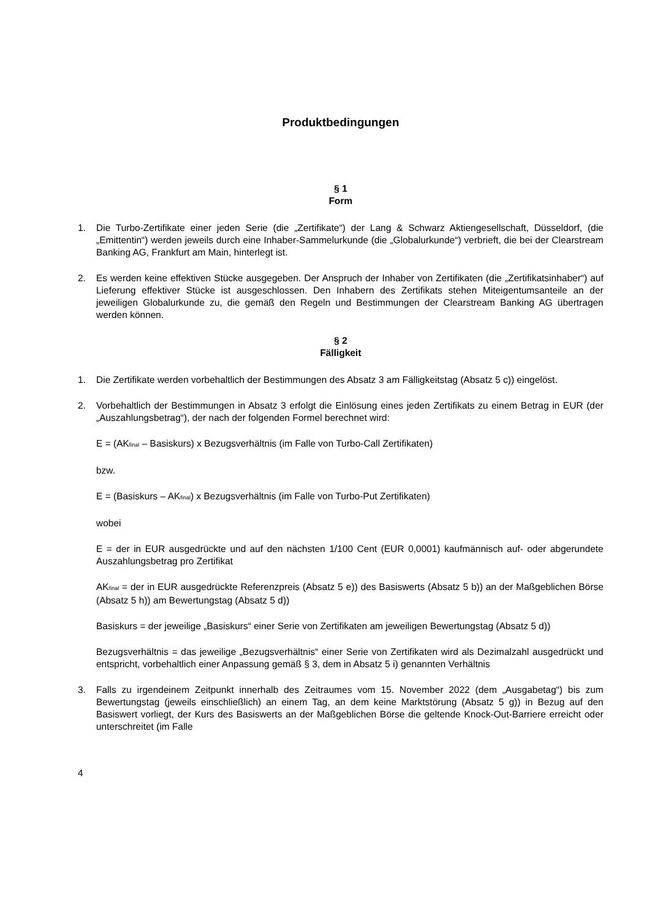Produktbedingungen
§ 1
Form
1. Die Turbo-Zertifikate einer jeden Serie (die „Zertifikate“) der Lang & Schwarz Aktiengesellschaft, Düsseldorf, (die „Emittentin“) werden jeweils durch eine Inhaber-Sammelurkunde (die „Globalurkunde“) verbrieft, die bei der Clearstream Banking AG, Frankfurt am Main, hinterlegt ist.
2. Es werden keine effektiven Stücke ausgegeben. Der Anspruch der Inhaber von Zertifikaten (die „Zertifikatsinhaber“) auf Lieferung effektiver Stücke ist ausgeschlossen. Den Inhabern des Zertifikats stehen Miteigentumsanteile an der jeweiligen Globalurkunde zu, die gemäß den Regeln und Bestimmungen der Clearstream Banking AG übertragen werden können.
§ 2
Fälligkeit
1. Die Zertifikate werden vorbehaltlich der Bestimmungen des Absatz 3 am Fälligkeitstag (Absatz 5 c)) eingelöst.
2. Vorbehaltlich der Bestimmungen in Absatz 3 erfolgt die Einlösung eines jeden Zertifikats zu einem Betrag in EUR (der „Auszahlungsbetrag“), der nach der folgenden Formel berechnet wird:
E = (AK<sub>final</sub> – Basiskurs) x Bezugsverhältnis (im Falle von Turbo-Call Zertifikaten)
bzw.
E = (Basiskurs – AK<sub>final</sub>) x Bezugsverhältnis (im Falle von Turbo-Put Zertifikaten)
wobei
E = der in EUR ausgedrückte und auf den nächsten 1/100 Cent (EUR 0,0001) kaufmännisch auf- oder abgerundete Auszahlungsbetrag pro Zertifikat
AK<sub>final</sub> = der in EUR ausgedrückte Referenzpreis (Absatz 5 e)) des Basiswerts (Absatz 5 b)) an der Maßgeblichen Börse (Absatz 5 h)) am Bewertungstag (Absatz 5 d))
Basiskurs = der jeweilige „Basiskurs“ einer Serie von Zertifikaten am jeweiligen Bewertungstag (Absatz 5 d))
Bezugsverhältnis = das jeweilige „Bezugsverhältnis“ einer Serie von Zertifikaten wird als Dezimalzahl ausgedrückt und entspricht, vorbehaltlich einer Anpassung gemäß § 3, dem in Absatz 5 i) genannten Verhältnis
3. Falls zu irgendeinem Zeitpunkt innerhalb des Zeitraumes vom 15. November 2022 (dem „Ausgabetag“) bis zum Bewertungstag (jeweils einschließlich) an einem Tag, an dem keine Marktstörung (Absatz 5 g)) in Bezug auf den Basiswert vorliegt, der Kurs des Basiswerts an der Maßgeblichen Börse die geltende Knock-Out-Barriere erreicht oder unterschreitet (im Falle
4